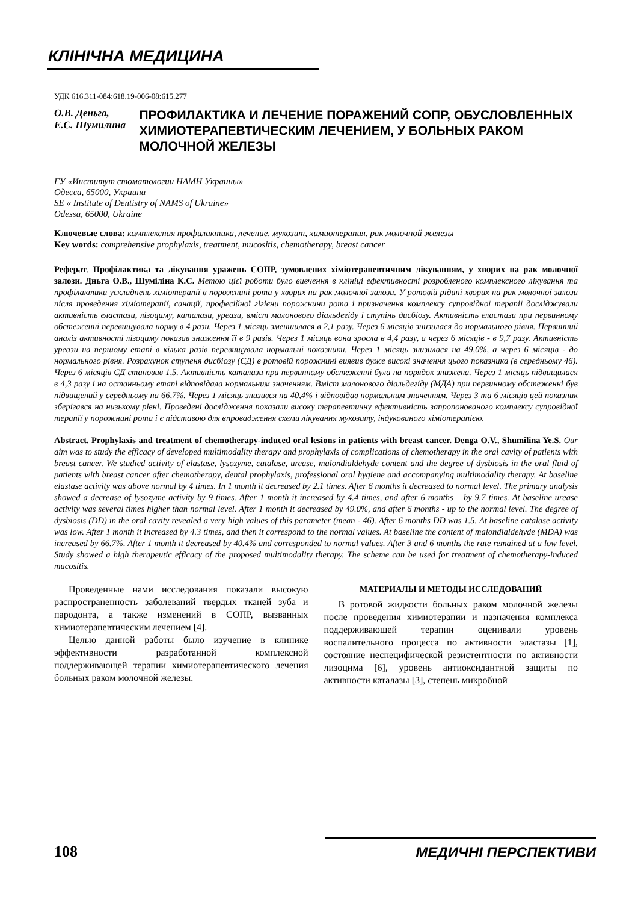КЛІНІЧНА МЕДИЦИНА
УДК 616.311-084:618.19-006-08:615.277
О.В. Деньга,
Е.С. Шумилина
ПРОФИЛАКТИКА И ЛЕЧЕНИЕ ПОРАЖЕНИЙ СОПР, ОБУСЛОВЛЕННЫХ ХИМИОТЕРАПЕВТИЧЕСКИМ ЛЕЧЕНИЕМ, У БОЛЬНЫХ РАКОМ МОЛОЧНОЙ ЖЕЛЕЗЫ
ГУ «Институт стоматологии НАМН Украины»
Одесса, 65000, Украина
SE « Institute of Dentistry of NAMS of Ukraine»
Odessa, 65000, Ukraine
Ключевые слова: комплексная профилактика, лечение, мукозит, химиотерапия, рак молочной железы
Key words: comprehensive prophylaxis, treatment, mucositis, chemotherapy, breast cancer
Реферат. Профілактика та лікування уражень СОПР, зумовлених хіміотерапевтичним лікуванням, у хворих на рак молочної залози. Дньга О.В., Шуміліна К.С. Метою цієї роботи було вивчення в клініці ефективності розробленого комплексного лікування та профілактики ускладнень хіміотерапії в порожнині рота у хворих на рак молочної залози. У ротовій рідині хворих на рак молочної залози після проведення хіміотерапії, санації, професійної гігієни порожнини рота і призначення комплексу супровідної терапії досліджували активність еластази, лізоциму, каталази, уреази, вміст малонового діальдегіду і ступінь дисбіозу. Активність еластази при первинному обстеженні перевищувала норму в 4 рази. Через 1 місяць зменшилася в 2,1 разу. Через 6 місяців знизилася до нормального рівня. Первинний аналіз активності лізоциму показав зниження її в 9 разів. Через 1 місяць вона зросла в 4,4 разу, а через 6 місяців - в 9,7 разу. Активність уреази на першому етапі в кілька разів перевищувала нормальні показники. Через 1 місяць знизилася на 49,0%, а через 6 місяців - до нормального рівня. Розрахунок ступеня дисбіозу (СД) в ротовій порожнині виявив дуже високі значення цього показника (в середньому 46). Через 6 місяців СД становив 1,5. Активність каталази при первинному обстеженні була на порядок знижена. Через 1 місяць підвищилася в 4,3 разу і на останньому етапі відповідала нормальним значенням. Вміст малонового діальдегіду (МДА) при первинному обстеженні був підвищений у середньому на 66,7%. Через 1 місяць знизився на 40,4% і відповідав нормальним значенням. Через 3 та 6 місяців цей показник зберігався на низькому рівні. Проведені дослідження показали високу терапевтичну ефективність запропонованого комплексу супровідної терапії у порожнині рота і є підставою для впровадження схеми лікування мукозиту, індукованого хіміотерапією.
Abstract. Prophylaxis and treatment of chemotherapy-induced oral lesions in patients with breast cancer. Denga O.V., Shumilina Ye.S. Our aim was to study the efficacy of developed multimodality therapy and prophylaxis of complications of chemotherapy in the oral cavity of patients with breast cancer. We studied activity of elastase, lysozyme, catalase, urease, malondialdehyde content and the degree of dysbiosis in the oral fluid of patients with breast cancer after chemotherapy, dental prophylaxis, professional oral hygiene and accompanying multimodality therapy. At baseline elastase activity was above normal by 4 times. In 1 month it decreased by 2.1 times. After 6 months it decreased to normal level. The primary analysis showed a decrease of lysozyme activity by 9 times. After 1 month it increased by 4.4 times, and after 6 months – by 9.7 times. At baseline urease activity was several times higher than normal level. After 1 month it decreased by 49.0%, and after 6 months - up to the normal level. The degree of dysbiosis (DD) in the oral cavity revealed a very high values of this parameter (mean - 46). After 6 months DD was 1.5. At baseline catalase activity was low. After 1 month it increased by 4.3 times, and then it correspond to the normal values. At baseline the content of malondialdehyde (MDA) was increased by 66.7%. After 1 month it decreased by 40.4% and corresponded to normal values. After 3 and 6 months the rate remained at a low level. Study showed a high therapeutic efficacy of the proposed multimodality therapy. The scheme can be used for treatment of chemotherapy-induced mucositis.
Проведенные нами исследования показали высокую распространенность заболеваний твердых тканей зуба и пародонта, а также изменений в СОПР, вызванных химиотерапевтическим лечением [4].
Целью данной работы было изучение в клинике эффективности разработанной комплексной поддерживающей терапии химиотерапевтического лечения больных раком молочной железы.
МАТЕРИАЛЫ И МЕТОДЫ ИССЛЕДОВАНИЙ
В ротовой жидкости больных раком молочной железы после проведения химиотерапии и назначения комплекса поддерживающей терапии оценивали уровень воспалительного процесса по активности эластазы [1], состояние неспецифической резистентности по активности лизоцима [6], уровень антиоксидантной защиты по активности каталазы [3], степень микробной
108
МЕДИЧНІ ПЕРСПЕКТИВИ